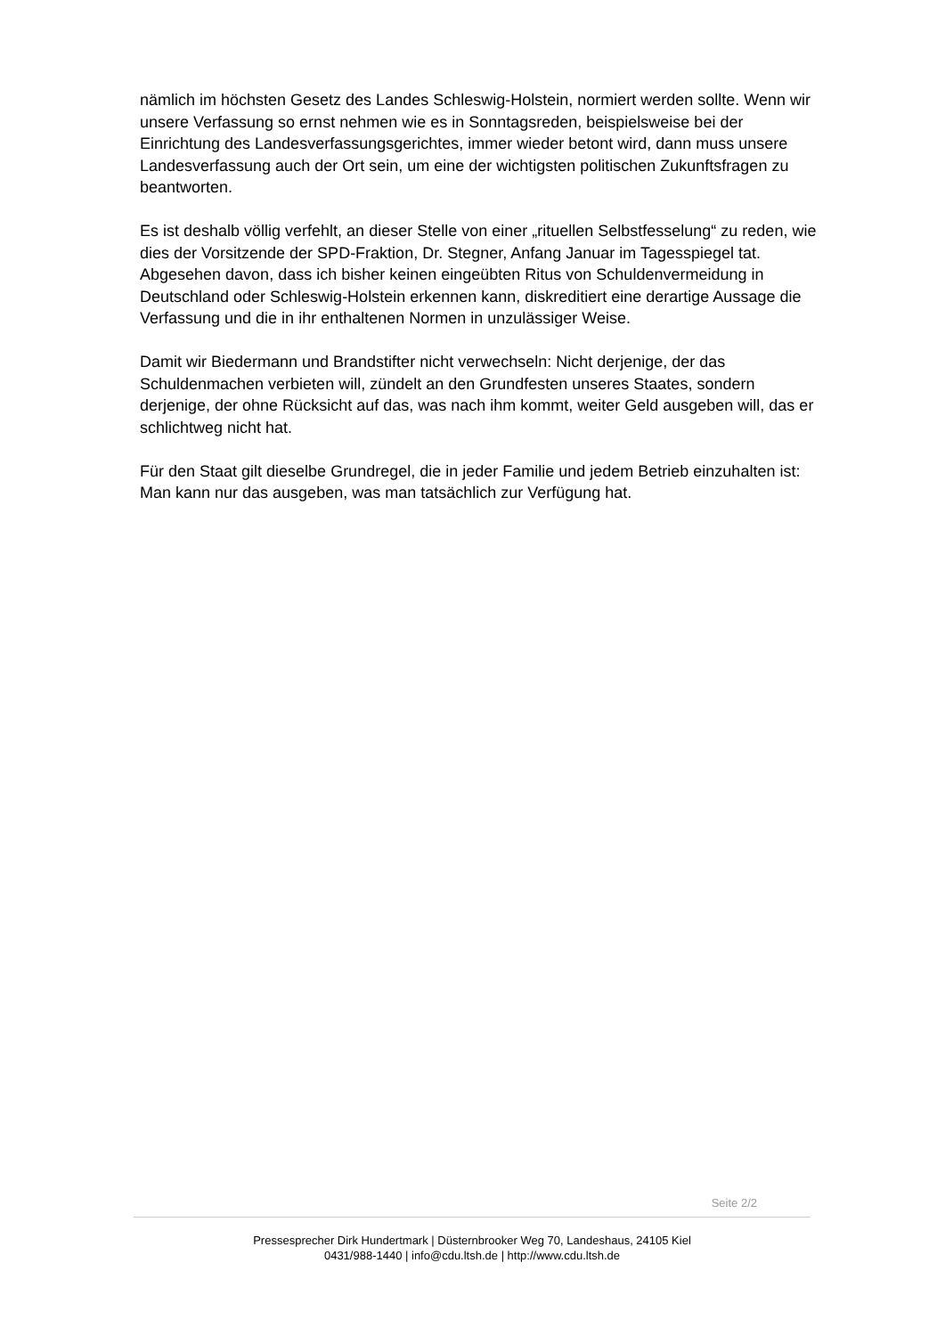nämlich im höchsten Gesetz des Landes Schleswig-Holstein, normiert werden sollte. Wenn wir unsere Verfassung so ernst nehmen wie es in Sonntagsreden, beispielsweise bei der Einrichtung des Landesverfassungsgerichtes, immer wieder betont wird, dann muss unsere Landesverfassung auch der Ort sein, um eine der wichtigsten politischen Zukunftsfragen zu beantworten.
Es ist deshalb völlig verfehlt, an dieser Stelle von einer „rituellen Selbstfesselung“ zu reden, wie dies der Vorsitzende der SPD-Fraktion, Dr. Stegner, Anfang Januar im Tagesspiegel tat. Abgesehen davon, dass ich bisher keinen eingeübten Ritus von Schuldenvermeidung in Deutschland oder Schleswig-Holstein erkennen kann, diskreditiert eine derartige Aussage die Verfassung und die in ihr enthaltenen Normen in unzulässiger Weise.
Damit wir Biedermann und Brandstifter nicht verwechseln: Nicht derjenige, der das Schuldenmachen verbieten will, zündelt an den Grundfesten unseres Staates, sondern derjenige, der ohne Rücksicht auf das, was nach ihm kommt, weiter Geld ausgeben will, das er schlichtweg nicht hat.
Für den Staat gilt dieselbe Grundregel, die in jeder Familie und jedem Betrieb einzuhalten ist: Man kann nur das ausgeben, was man tatsächlich zur Verfügung hat.
Seite 2/2
Pressesprecher Dirk Hundertmark | Düsternbrooker Weg 70, Landeshaus, 24105 Kiel
0431/988-1440 | info@cdu.ltsh.de | http://www.cdu.ltsh.de